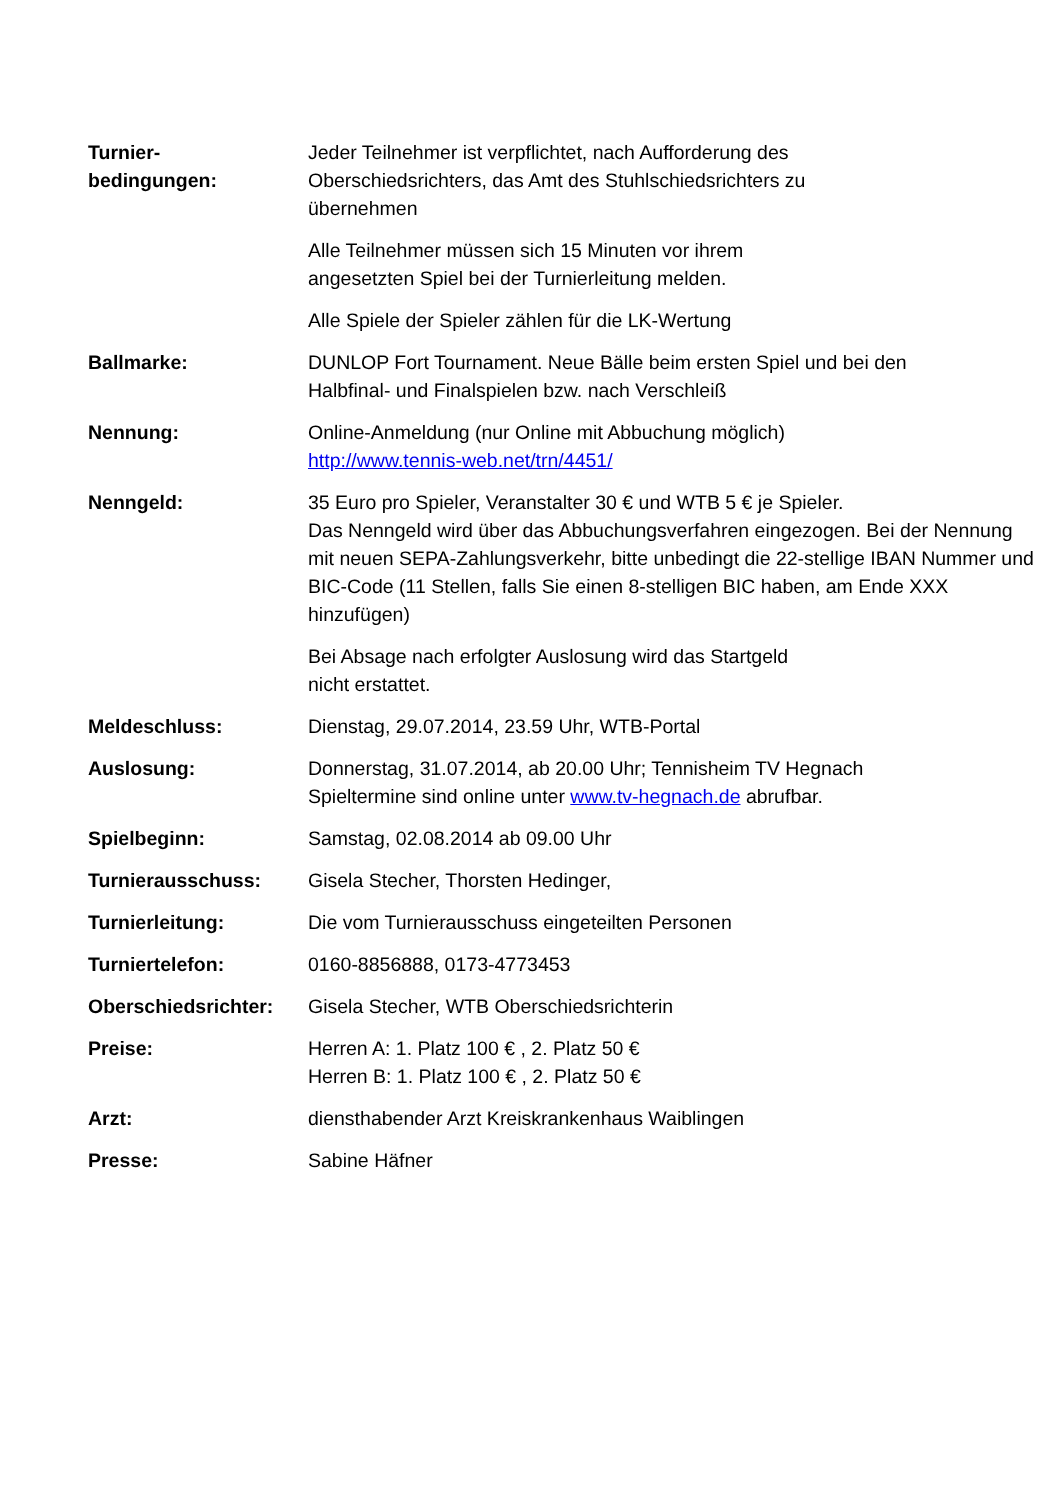Turnier-
bedingungen:
Jeder Teilnehmer ist verpflichtet, nach Aufforderung des
Oberschiedsrichters, das Amt des Stuhlschiedsrichters zu
übernehmen
Alle Teilnehmer müssen sich 15 Minuten vor ihrem
angesetzten Spiel bei der Turnierleitung melden.
Alle Spiele der Spieler zählen für die LK-Wertung
Ballmarke: DUNLOP Fort Tournament. Neue Bälle beim ersten Spiel und bei den
Halbfinal- und Finalspielen bzw. nach Verschleiß
Nennung: Online-Anmeldung (nur Online mit Abbuchung möglich)
http://www.tennis-web.net/trn/4451/
Nenngeld: 35 Euro pro Spieler, Veranstalter 30 € und WTB 5 € je Spieler.
Das Nenngeld wird über das Abbuchungsverfahren eingezogen. Bei der Nennung mit neuen SEPA-Zahlungsverkehr, bitte unbedingt die 22-stellige IBAN Nummer und BIC-Code (11 Stellen, falls Sie einen 8-stelligen BIC haben, am Ende XXX hinzufügen)
Bei Absage nach erfolgter Auslosung wird das Startgeld
nicht erstattet.
Meldeschluss: Dienstag, 29.07.2014, 23.59 Uhr, WTB-Portal
Auslosung: Donnerstag, 31.07.2014, ab 20.00 Uhr; Tennisheim TV Hegnach
Spieltermine sind online unter www.tv-hegnach.de abrufbar.
Spielbeginn: Samstag, 02.08.2014 ab 09.00 Uhr
Turnierausschuss: Gisela Stecher, Thorsten Hedinger,
Turnierleitung: Die vom Turnierausschuss eingeteilten Personen
Turniertelefon: 0160-8856888, 0173-4773453
Oberschiedsrichter:
Gisela Stecher, WTB Oberschiedsrichterin
Preise: Herren A: 1. Platz 100 € , 2. Platz 50 €
Herren B: 1. Platz 100 € , 2. Platz 50 €
Arzt: diensthabender Arzt Kreiskrankenhaus Waiblingen
Presse: Sabine Häfner